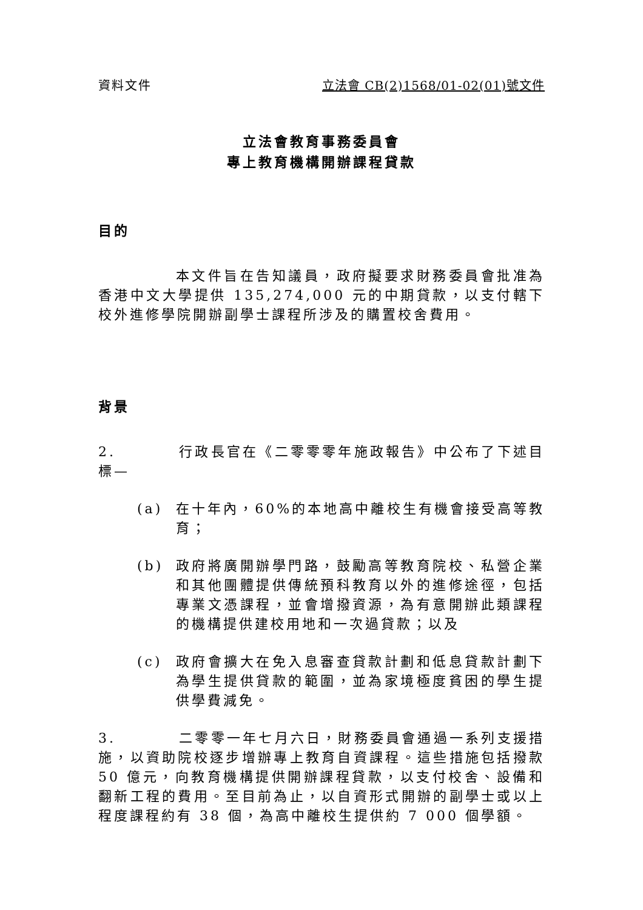資料文件 立法會 CB(2)1568/01-02(01)號文件
立法會教育事務委員會
專上教育機構開辦課程貸款
目的
本文件旨在告知議員，政府擬要求財務委員會批准為香港中文大學提供 135,274,000 元的中期貸款，以支付轄下校外進修學院開辦副學士課程所涉及的購置校舍費用。
背景
2. 行政長官在《二零零零年施政報告》中公布了下述目標—
(a) 在十年內，60%的本地高中離校生有機會接受高等教育；
(b) 政府將廣開辦學門路，鼓勵高等教育院校、私營企業和其他團體提供傳統預科教育以外的進修途徑，包括專業文憑課程，並會增撥資源，為有意開辦此類課程的機構提供建校用地和一次過貸款；以及
(c) 政府會擴大在免入息審查貸款計劃和低息貸款計劃下為學生提供貸款的範圍，並為家境極度貧困的學生提供學費減免。
3. 二零零一年七月六日，財務委員會通過一系列支援措施，以資助院校逐步增辦專上教育自資課程。這些措施包括撥款 50 億元，向教育機構提供開辦課程貸款，以支付校舍、設備和翻新工程的費用。至目前為止，以自資形式開辦的副學士或以上程度課程約有 38 個，為高中離校生提供約 7 000 個學額。